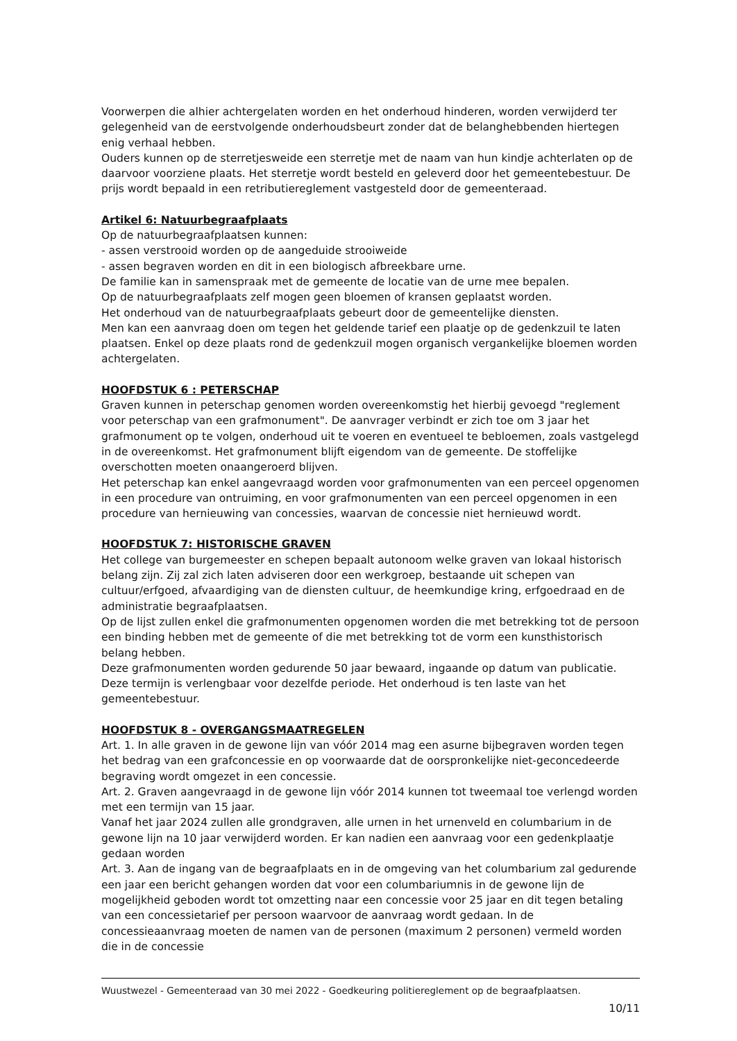Voorwerpen die alhier achtergelaten worden en het onderhoud hinderen, worden verwijderd ter gelegenheid van de eerstvolgende onderhoudsbeurt zonder dat de belanghebbenden hiertegen enig verhaal hebben.
Ouders kunnen op de sterretjesweide een sterretje met de naam van hun kindje achterlaten op de daarvoor voorziene plaats. Het sterretje wordt besteld en geleverd door het gemeentebestuur. De prijs wordt bepaald in een retributiereglement vastgesteld door de gemeenteraad.
Artikel 6: Natuurbegraafplaats
Op de natuurbegraafplaatsen kunnen:
- assen verstrooid worden op de aangeduide strooiweide
- assen begraven worden en dit in een biologisch afbreekbare urne.
De familie kan in samenspraak met de gemeente de locatie van de urne mee bepalen.
Op de natuurbegraafplaats zelf mogen geen bloemen of kransen geplaatst worden.
Het onderhoud van de natuurbegraafplaats gebeurt door de gemeentelijke diensten.
Men kan een aanvraag doen om tegen het geldende tarief een plaatje op de gedenkzuil te laten plaatsen. Enkel op deze plaats rond de gedenkzuil mogen organisch vergankelijke bloemen worden achtergelaten.
HOOFDSTUK 6 : PETERSCHAP
Graven kunnen in peterschap genomen worden overeenkomstig het hierbij gevoegd "reglement voor peterschap van een grafmonument". De aanvrager verbindt er zich toe om 3 jaar het grafmonument op te volgen, onderhoud uit te voeren en eventueel te bebloemen, zoals vastgelegd in de overeenkomst. Het grafmonument blijft eigendom van de gemeente. De stoffelijke overschotten moeten onaangeroerd blijven.
Het peterschap kan enkel aangevraagd worden voor grafmonumenten van een perceel opgenomen in een procedure van ontruiming, en voor grafmonumenten van een perceel opgenomen in een procedure van hernieuwing van concessies, waarvan de concessie niet hernieuwd wordt.
HOOFDSTUK 7: HISTORISCHE GRAVEN
Het college van burgemeester en schepen bepaalt autonoom welke graven van lokaal historisch belang zijn. Zij zal zich laten adviseren door een werkgroep, bestaande uit schepen van cultuur/erfgoed, afvaardiging van de diensten cultuur, de heemkundige kring, erfgoedraad en de administratie begraafplaatsen.
Op de lijst zullen enkel die grafmonumenten opgenomen worden die met betrekking tot de persoon een binding hebben met de gemeente of die met betrekking tot de vorm een kunsthistorisch belang hebben.
Deze grafmonumenten worden gedurende 50 jaar bewaard, ingaande op datum van publicatie. Deze termijn is verlengbaar voor dezelfde periode. Het onderhoud is ten laste van het gemeentebestuur.
HOOFDSTUK 8 - OVERGANGSMAATREGELEN
Art. 1. In alle graven in de gewone lijn van vóór 2014 mag een asurne bijbegraven worden tegen het bedrag van een grafconcessie en op voorwaarde dat de oorspronkelijke niet-geconcedeerde begraving wordt omgezet in een concessie.
Art. 2. Graven aangevraagd in de gewone lijn vóór 2014 kunnen tot tweemaal toe verlengd worden met een termijn van 15 jaar.
Vanaf het jaar 2024 zullen alle grondgraven, alle urnen in het urnenveld en columbarium in de gewone lijn na 10 jaar verwijderd worden. Er kan nadien een aanvraag voor een gedenkplaatje gedaan worden
Art. 3. Aan de ingang van de begraafplaats en in de omgeving van het columbarium zal gedurende een jaar een bericht gehangen worden dat voor een columbariumnis in de gewone lijn de mogelijkheid geboden wordt tot omzetting naar een concessie voor 25 jaar en dit tegen betaling van een concessietarief per persoon waarvoor de aanvraag wordt gedaan. In de concessieaanvraag moeten de namen van de personen (maximum 2 personen) vermeld worden die in de concessie
Wuustwezel - Gemeenteraad van 30 mei 2022 - Goedkeuring politiereglement op de begraafplaatsen.
10/11